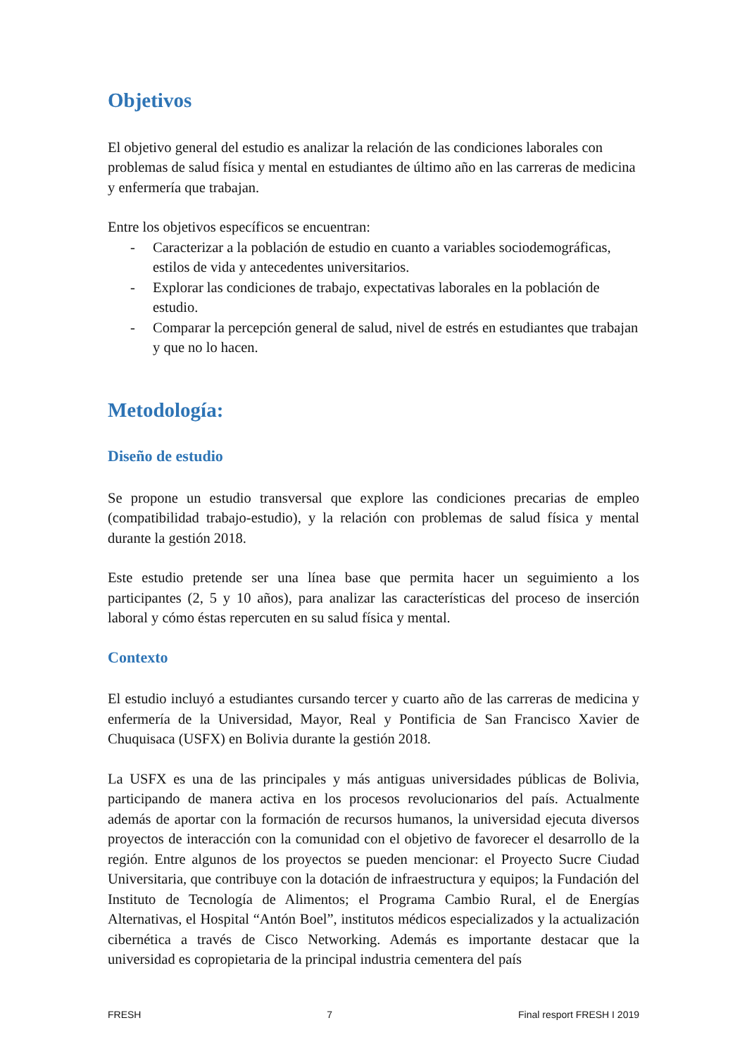Objetivos
El objetivo general del estudio es analizar la relación de las condiciones laborales con problemas de salud física y mental en estudiantes de último año en las carreras de medicina y enfermería que trabajan.
Entre los objetivos específicos se encuentran:
- Caracterizar a la población de estudio en cuanto a variables sociodemográficas, estilos de vida y antecedentes universitarios.
- Explorar las condiciones de trabajo, expectativas laborales en la población de estudio.
- Comparar la percepción general de salud, nivel de estrés en estudiantes que trabajan y que no lo hacen.
Metodología:
Diseño de estudio
Se propone un estudio transversal que explore las condiciones precarias de empleo (compatibilidad trabajo-estudio), y la relación con problemas de salud física y mental durante la gestión 2018.
Este estudio pretende ser una línea base que permita hacer un seguimiento a los participantes (2, 5 y 10 años), para analizar las características del proceso de inserción laboral y cómo éstas repercuten en su salud física y mental.
Contexto
El estudio incluyó a estudiantes cursando tercer y cuarto año de las carreras de medicina y enfermería de la Universidad, Mayor, Real y Pontificia de San Francisco Xavier de Chuquisaca (USFX) en Bolivia durante la gestión 2018.
La USFX es una de las principales y más antiguas universidades públicas de Bolivia, participando de manera activa en los procesos revolucionarios del país. Actualmente además de aportar con la formación de recursos humanos, la universidad ejecuta diversos proyectos de interacción con la comunidad con el objetivo de favorecer el desarrollo de la región. Entre algunos de los proyectos se pueden mencionar: el Proyecto Sucre Ciudad Universitaria, que contribuye con la dotación de infraestructura y equipos; la Fundación del Instituto de Tecnología de Alimentos; el Programa Cambio Rural, el de Energías Alternativas, el Hospital “Antón Boel”, institutos médicos especializados y la actualización cibernética a través de Cisco Networking. Además es importante destacar que la universidad es copropietaria de la principal industria cementera del país
FRESH 7 Final resport FRESH I 2019